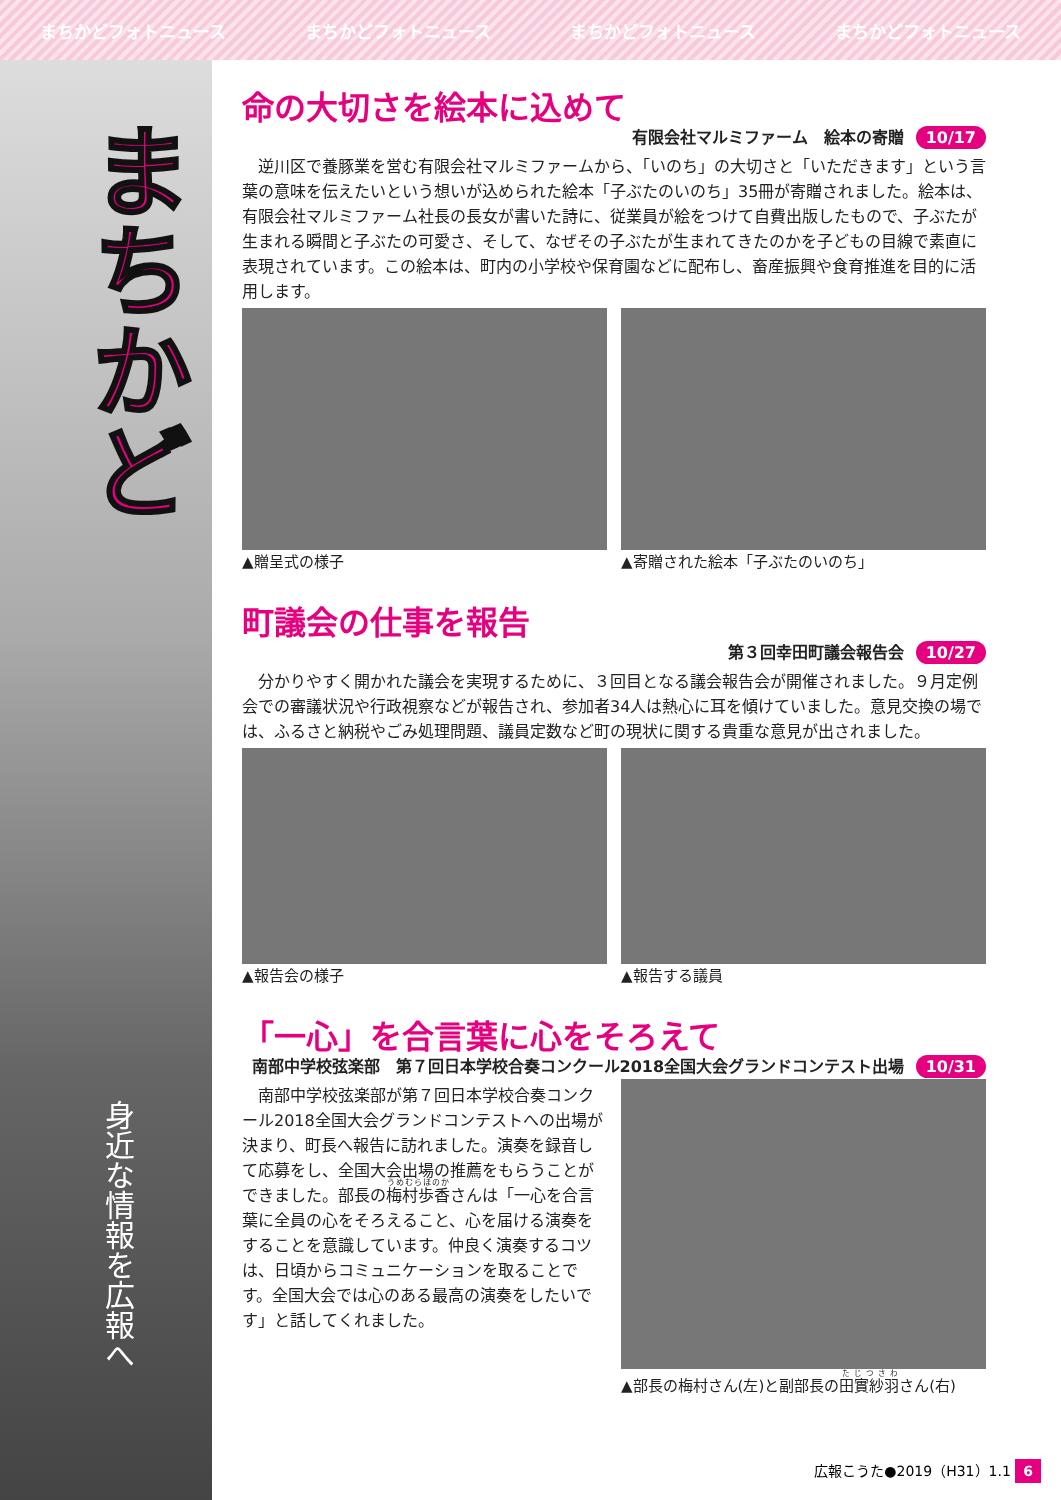まちかどフォトニュース まちかどフォトニュース まちかどフォトニュース まちかどフォトニュース
まちかど
身近な情報を広報へ
命の大切さを絵本に込めて
有限会社マルミファーム　絵本の寄贈 10/17
逆川区で養豚業を営む有限会社マルミファームから、「いのち」の大切さと「いただきます」という言葉の意味を伝えたいという想いが込められた絵本「子ぶたのいのち」35冊が寄贈されました。絵本は、有限会社マルミファーム社長の長女が書いた詩に、従業員が絵をつけて自費出版したもので、子ぶたが生まれる瞬間と子ぶたの可愛さ、そして、なぜその子ぶたが生まれてきたのかを子どもの目線で素直に表現されています。この絵本は、町内の小学校や保育園などに配布し、畜産振興や食育推進を目的に活用します。
▲贈呈式の様子 ▲寄贈された絵本「子ぶたのいのち」
町議会の仕事を報告
第３回幸田町議会報告会 10/27
分かりやすく開かれた議会を実現するために、３回目となる議会報告会が開催されました。９月定例会での審議状況や行政視察などが報告され、参加者34人は熱心に耳を傾けていました。意見交換の場では、ふるさと納税やごみ処理問題、議員定数など町の現状に関する貴重な意見が出されました。
▲報告会の様子 ▲報告する議員
「一心」を合言葉に心をそろえて
南部中学校弦楽部　第７回日本学校合奏コンクール2018全国大会グランドコンテスト出場 10/31
南部中学校弦楽部が第７回日本学校合奏コンクール2018全国大会グランドコンテストへの出場が決まり、町長へ報告に訪れました。演奏を録音して応募をし、全国大会出場の推薦をもらうことができました。部長の梅村歩香さんは「一心を合言葉に全員の心をそろえること、心を届ける演奏をすることを意識しています。仲良く演奏するコツは、日頃からコミュニケーションを取ることです。全国大会では心のある最高の演奏をしたいです」と話してくれました。
▲部長の梅村さん(左)と副部長の田實紗羽さん(右)
広報こうた●2019（H31）1.1 6